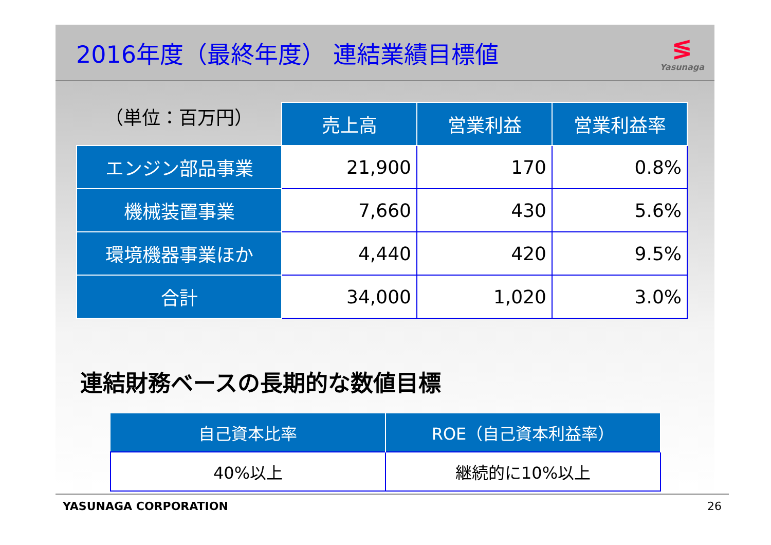2016年度（最終年度） 連結業績目標値
≶
Yasunaga
| （単位：百万円） | 売上高 | 営業利益 | 営業利益率 |
| エンジン部品事業 | 21,900 | 170 | 0.8% |
| 機械装置事業 | 7,660 | 430 | 5.6% |
| 環境機器事業ほか | 4,440 | 420 | 9.5% |
| 合計 | 34,000 | 1,020 | 3.0% |
連結財務ベースの長期的な数値目標
| 自己資本比率 | ROE（自己資本利益率） |
| 40%以上 | 継続的に10%以上 |
YASUNAGA CORPORATION 26